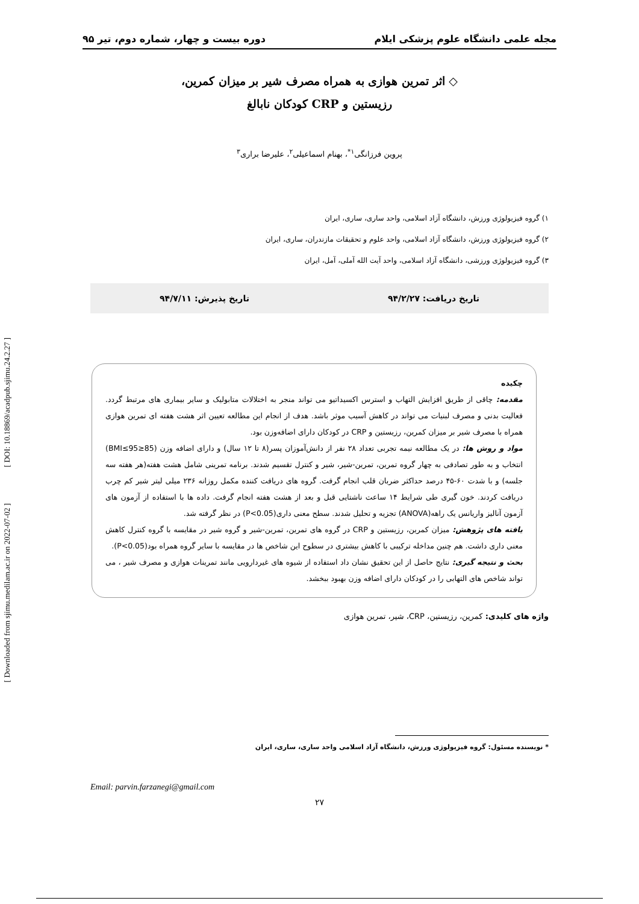مجله علمی دانشگاه علوم پزشکی ایلام دوره بیست و چهار، شماره دوم، تیر ۹۵
◇ اثر تمرین هوازی به همراه مصرف شیر بر میزان کمرین،
رزیستین و CRP کودکان نابالغ
پروین فرزانگی<sup>۱*</sup>، بهنام اسماعیلی<sup>۲</sup>، علیرضا براری<sup>۳</sup>
۱) گروه فیزیولوژی ورزش، دانشگاه آزاد اسلامی، واحد ساری، ساری، ایران
۲) گروه فیزیولوژی ورزش، دانشگاه آزاد اسلامی، واحد علوم و تحقیقات مازندران، ساری، ایران
۳) گروه فیزیولوژی ورزشی، دانشگاه آزاد اسلامی، واحد آیت الله آملی، آمل، ایران
تاریخ دریافت: ۹۴/۲/۲۷ تاریخ پذیرش: ۹۴/۷/۱۱
چکیده
مقدمه: چاقی از طریق افزایش التهاب و استرس اکسیداتیو می تواند منجر به اختلالات متابولیک و سایر بیماری های مرتبط گردد. فعالیت بدنی و مصرف لبنیات می تواند در کاهش آسیب موثر باشد. هدف از انجام این مطالعه تعیین اثر هشت هفته ای تمرین هوازی همراه با مصرف شیر بر میزان کمرین، رزیستین و CRP در کودکان دارای اضافه‌وزن بود.
مواد و روش ها: در یک مطالعه نیمه تجربی تعداد ۲۸ نفر از دانش‌آموزان پسر(۸ تا ۱۲ سال) و دارای اضافه وزن (85≤BMI≤95) انتخاب و به طور تصادفی به چهار گروه تمرین، تمرین-شیر، شیر و کنترل تقسیم شدند. برنامه تمرینی شامل هشت هفته(هر هفته سه جلسه) و با شدت ۶۰-۴۵ درصد حداکثر ضربان قلب انجام گرفت. گروه های دریافت کننده مکمل روزانه ۲۳۶ میلی لیتر شیر کم چرب دریافت کردند. خون گیری طی شرایط ۱۴ ساعت ناشتایی قبل و بعد از هشت هفته انجام گرفت. داده ها با استفاده از آزمون های آزمون آنالیز واریانس یک راهه(ANOVA) تجزیه و تحلیل شدند. سطح معنی داری(P<0.05) در نظر گرفته شد.
یافته های پژوهش: میزان کمرین، رزیستین و CRP در گروه های تمرین، تمرین-شیر و گروه شیر در مقایسه با گروه کنترل کاهش معنی داری داشت. هم چنین مداخله ترکیبی با کاهش بیشتری در سطوح این شاخص ها در مقایسه با سایر گروه همراه بود(P<0.05).
بحث و نتیجه گیری: نتایج حاصل از این تحقیق نشان داد استفاده از شیوه های غیردارویی مانند تمرینات هوازی و مصرف شیر ، می تواند شاخص های التهابی را در کودکان دارای اضافه وزن بهبود ببخشد.
واژه های کلیدی: کمرین، رزیستین، CRP، شیر، تمرین هوازی
* نویسنده مسئول: گروه فیزیولوژی ورزش، دانشگاه آزاد اسلامی واحد ساری، ساری، ایران
Email: parvin.farzanegi@gmail.com
۲۷
[ DOI: 10.18869/acadpub.sjimu.24.2.27 ]
[ Downloaded from sjimu.medilam.ac.ir on 2022-07-02 ]